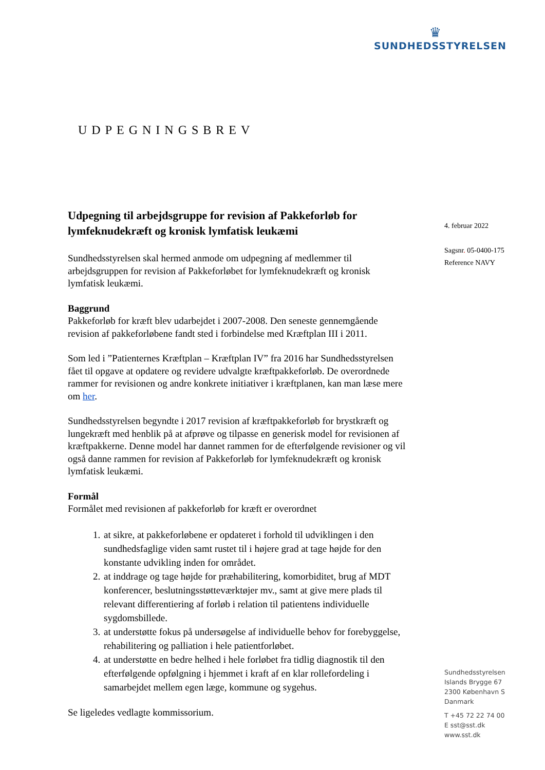♛
SUNDHEDSSTYRELSEN
UDPEGNINGSBREV
4. februar 2022
Sagsnr. 05-0400-175
Reference NAVY
Udpegning til arbejdsgruppe for revision af Pakkeforløb for lymfeknudekræft og kronisk lymfatisk leukæmi
Sundhedsstyrelsen skal hermed anmode om udpegning af medlemmer til arbejdsgruppen for revision af Pakkeforløbet for lymfeknudekræft og kronisk lymfatisk leukæmi.
Baggrund
Pakkeforløb for kræft blev udarbejdet i 2007-2008. Den seneste gennemgående revision af pakkeforløbene fandt sted i forbindelse med Kræftplan III i 2011.
Som led i ”Patienternes Kræftplan – Kræftplan IV” fra 2016 har Sundhedsstyrelsen fået til opgave at opdatere og revidere udvalgte kræftpakkeforløb. De overordnede rammer for revisionen og andre konkrete initiativer i kræftplanen, kan man læse mere om her.
Sundhedsstyrelsen begyndte i 2017 revision af kræftpakkeforløb for brystkræft og lungekræft med henblik på at afprøve og tilpasse en generisk model for revisionen af kræftpakkerne. Denne model har dannet rammen for de efterfølgende revisioner og vil også danne rammen for revision af Pakkeforløb for lymfeknudekræft og kronisk lymfatisk leukæmi.
Formål
Formålet med revisionen af pakkeforløb for kræft er overordnet
1. at sikre, at pakkeforløbene er opdateret i forhold til udviklingen i den sundhedsfaglige viden samt rustet til i højere grad at tage højde for den konstante udvikling inden for området.
2. at inddrage og tage højde for præhabilitering, komorbiditet, brug af MDT konferencer, beslutningsstøtteværktøjer mv., samt at give mere plads til relevant differentiering af forløb i relation til patientens individuelle sygdomsbillede.
3. at understøtte fokus på undersøgelse af individuelle behov for forebyggelse, rehabilitering og palliation i hele patientforløbet.
4. at understøtte en bedre helhed i hele forløbet fra tidlig diagnostik til den efterfølgende opfølgning i hjemmet i kraft af en klar rollefordeling i samarbejdet mellem egen læge, kommune og sygehus.
Se ligeledes vedlagte kommissorium.
Sundhedsstyrelsen
Islands Brygge 67
2300 København S
Danmark
T +45 72 22 74 00
E sst@sst.dk
www.sst.dk